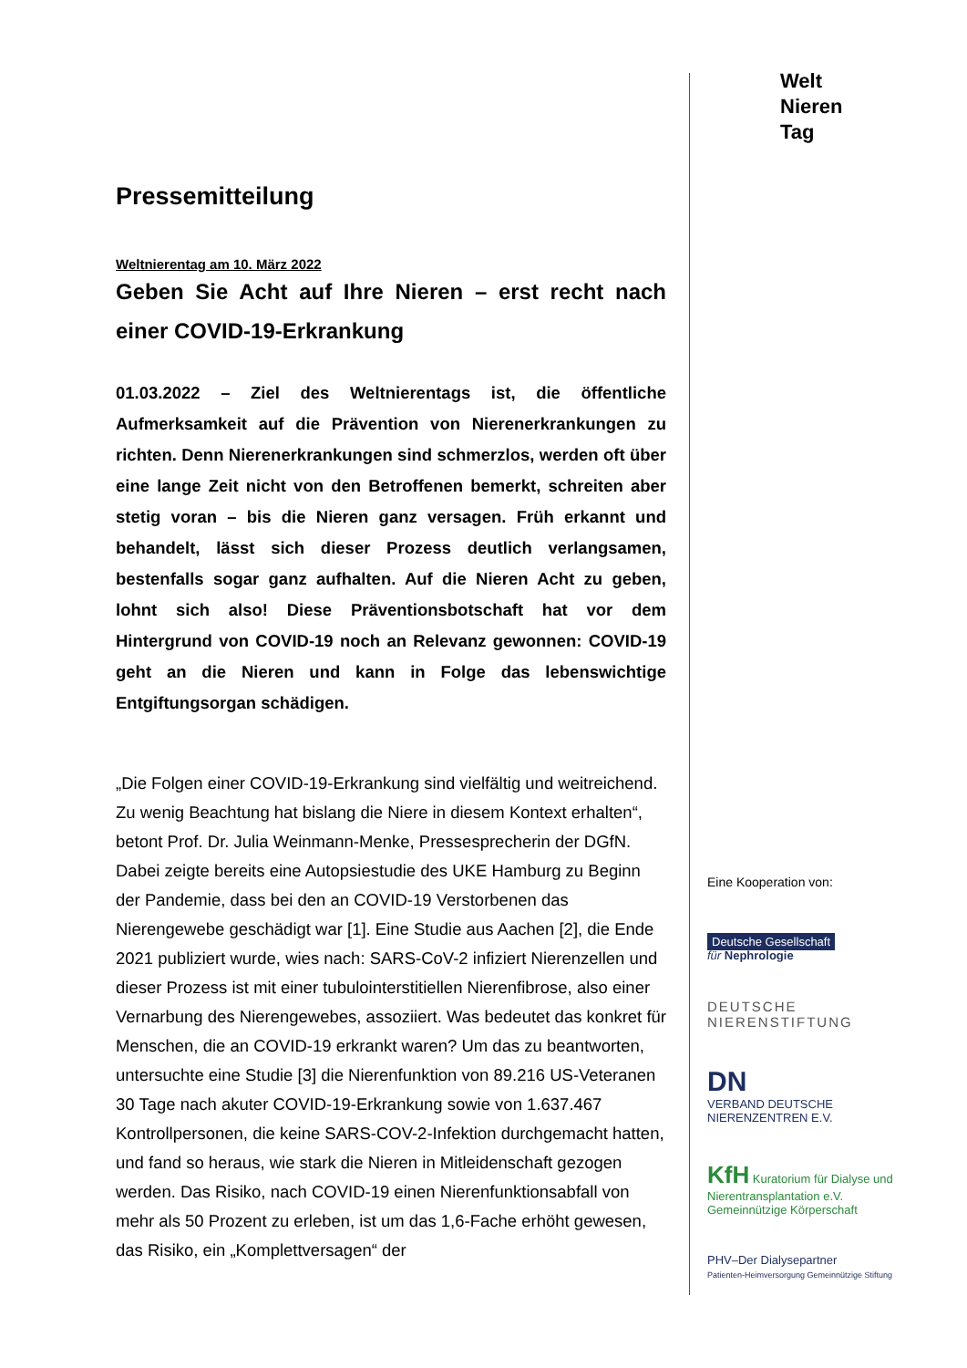Pressemitteilung
Weltnierentag am 10. März 2022
Geben Sie Acht auf Ihre Nieren – erst recht nach einer COVID-19-Erkrankung
01.03.2022 – Ziel des Weltnierentags ist, die öffentliche Aufmerksamkeit auf die Prävention von Nierenerkrankungen zu richten. Denn Nierenerkrankungen sind schmerzlos, werden oft über eine lange Zeit nicht von den Betroffenen bemerkt, schreiten aber stetig voran – bis die Nieren ganz versagen. Früh erkannt und behandelt, lässt sich dieser Prozess deutlich verlangsamen, bestenfalls sogar ganz aufhalten. Auf die Nieren Acht zu geben, lohnt sich also! Diese Präventionsbotschaft hat vor dem Hintergrund von COVID-19 noch an Relevanz gewonnen: COVID-19 geht an die Nieren und kann in Folge das lebenswichtige Entgiftungsorgan schädigen.
„Die Folgen einer COVID-19-Erkrankung sind vielfältig und weitreichend. Zu wenig Beachtung hat bislang die Niere in diesem Kontext erhalten“, betont Prof. Dr. Julia Weinmann-Menke, Pressesprecherin der DGfN. Dabei zeigte bereits eine Autopsiestudie des UKE Hamburg zu Beginn der Pandemie, dass bei den an COVID-19 Verstorbenen das Nierengewebe geschädigt war [1]. Eine Studie aus Aachen [2], die Ende 2021 publiziert wurde, wies nach: SARS-CoV-2 infiziert Nierenzellen und dieser Prozess ist mit einer tubulointerstitiellen Nierenfibrose, also einer Vernarbung des Nierengewebes, assoziiert. Was bedeutet das konkret für Menschen, die an COVID-19 erkrankt waren? Um das zu beantworten, untersuchte eine Studie [3] die Nierenfunktion von 89.216 US-Veteranen 30 Tage nach akuter COVID-19-Erkrankung sowie von 1.637.467 Kontrollpersonen, die keine SARS-COV-2-Infektion durchgemacht hatten, und fand so heraus, wie stark die Nieren in Mitleidenschaft gezogen werden. Das Risiko, nach COVID-19 einen Nierenfunktionsabfall von mehr als 50 Prozent zu erleben, ist um das 1,6-Fache erhöht gewesen, das Risiko, ein „Komplettversagen“ der
Welt
Nieren
Tag
Eine Kooperation von:
Deutsche Gesellschaft
für Nephrologie
DEUTSCHE
NIERENSTIFTUNG
DN
VERBAND DEUTSCHE NIERENZENTREN E.V.
KfH Kuratorium für Dialyse und Nierentransplantation e.V.
Gemeinnützige Körperschaft
PHV–Der Dialysepartner
Patienten-Heimversorgung Gemeinnützige Stiftung